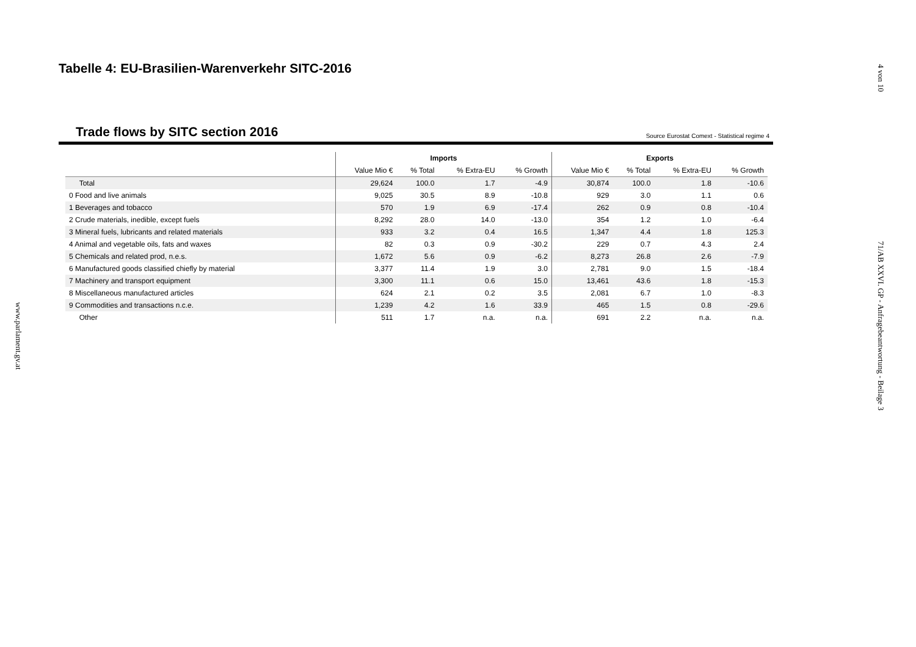www.parlament.gv.at
4 von 10
71/AB XXVI. GP - Anfragebeantwortung - Beilage 3
Tabelle 4: EU-Brasilien-Warenverkehr SITC-2016
Trade flows by SITC section 2016
Source Eurostat Comext - Statistical regime 4
| | Imports | | | | Exports | | | |
| --- | --- | --- | --- | --- | --- | --- | --- | --- |
| | Value Mio € | % Total | % Extra-EU | % Growth | Value Mio € | % Total | % Extra-EU | % Growth |
| Total | 29,624 | 100.0 | 1.7 | -4.9 | 30,874 | 100.0 | 1.8 | -10.6 |
| 0 Food and live animals | 9,025 | 30.5 | 8.9 | -10.8 | 929 | 3.0 | 1.1 | 0.6 |
| 1 Beverages and tobacco | 570 | 1.9 | 6.9 | -17.4 | 262 | 0.9 | 0.8 | -10.4 |
| 2 Crude materials, inedible, except fuels | 8,292 | 28.0 | 14.0 | -13.0 | 354 | 1.2 | 1.0 | -6.4 |
| 3 Mineral fuels, lubricants and related materials | 933 | 3.2 | 0.4 | 16.5 | 1,347 | 4.4 | 1.8 | 125.3 |
| 4 Animal and vegetable oils, fats and waxes | 82 | 0.3 | 0.9 | -30.2 | 229 | 0.7 | 4.3 | 2.4 |
| 5 Chemicals and related prod, n.e.s. | 1,672 | 5.6 | 0.9 | -6.2 | 8,273 | 26.8 | 2.6 | -7.9 |
| 6 Manufactured goods classified chiefly by material | 3,377 | 11.4 | 1.9 | 3.0 | 2,781 | 9.0 | 1.5 | -18.4 |
| 7 Machinery and transport equipment | 3,300 | 11.1 | 0.6 | 15.0 | 13,461 | 43.6 | 1.8 | -15.3 |
| 8 Miscellaneous manufactured articles | 624 | 2.1 | 0.2 | 3.5 | 2,081 | 6.7 | 1.0 | -8.3 |
| 9 Commodities and transactions n.c.e. | 1,239 | 4.2 | 1.6 | 33.9 | 465 | 1.5 | 0.8 | -29.6 |
| Other | 511 | 1.7 | n.a. | n.a. | 691 | 2.2 | n.a. | n.a. |